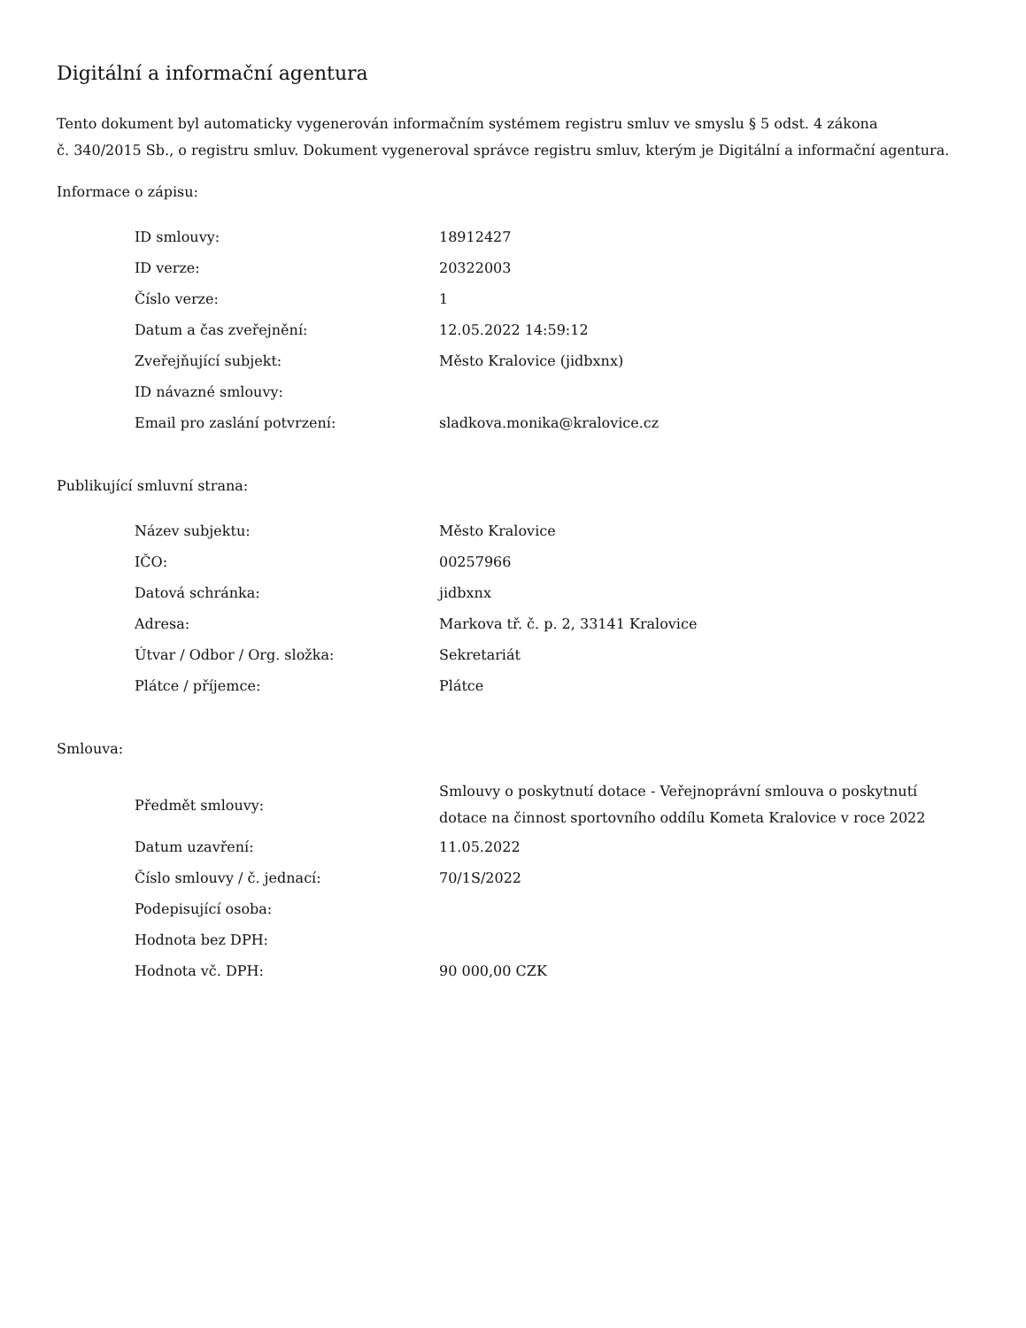Digitální a informační agentura
Tento dokument byl automaticky vygenerován informačním systémem registru smluv ve smyslu § 5 odst. 4 zákona
č. 340/2015 Sb., o registru smluv. Dokument vygeneroval správce registru smluv, kterým je Digitální a informační agentura.
Informace o zápisu:
| ID smlouvy: | 18912427 |
| ID verze: | 20322003 |
| Číslo verze: | 1 |
| Datum a čas zveřejnění: | 12.05.2022 14:59:12 |
| Zveřejňující subjekt: | Město Kralovice (jidbxnx) |
| ID návazné smlouvy: | |
| Email pro zaslání potvrzení: | sladkova.monika@kralovice.cz |
Publikující smluvní strana:
| Název subjektu: | Město Kralovice |
| IČO: | 00257966 |
| Datová schránka: | jidbxnx |
| Adresa: | Markova tř. č. p. 2, 33141 Kralovice |
| Útvar / Odbor / Org. složka: | Sekretariát |
| Plátce / příjemce: | Plátce |
Smlouva:
| Předmět smlouvy: | Smlouvy o poskytnutí dotace - Veřejnoprávní smlouva o poskytnutí dotace na činnost sportovního oddílu Kometa Kralovice v roce 2022 |
| Datum uzavření: | 11.05.2022 |
| Číslo smlouvy / č. jednací: | 70/1S/2022 |
| Podepisující osoba: | |
| Hodnota bez DPH: | |
| Hodnota vč. DPH: | 90 000,00 CZK |